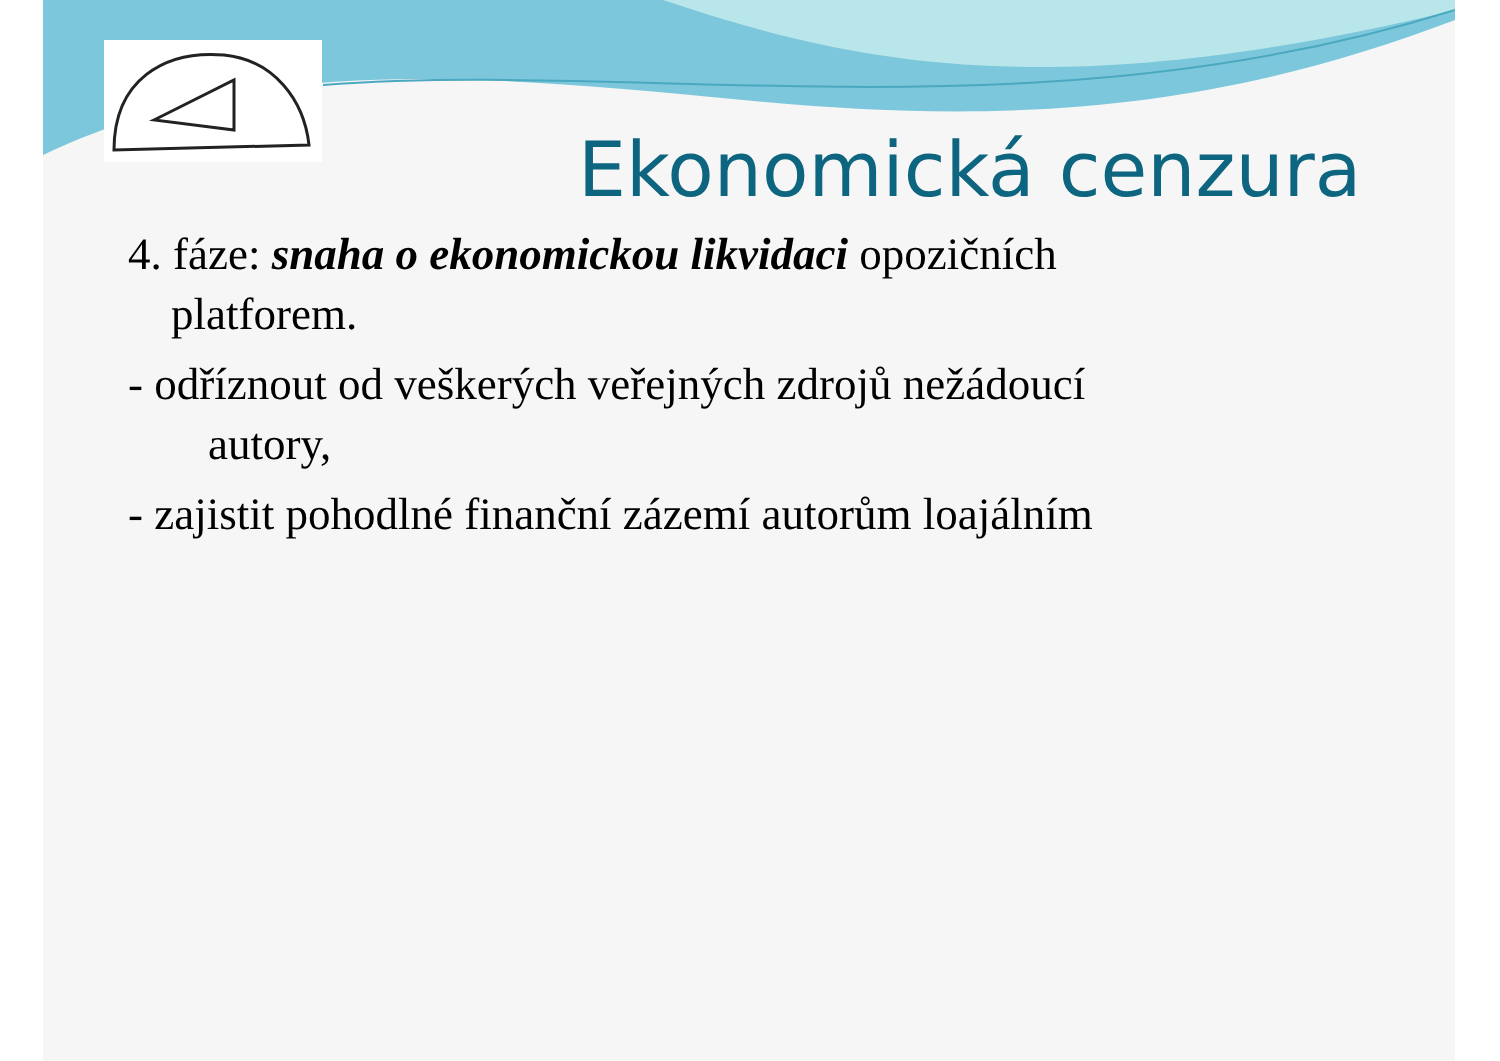Ekonomická cenzura
4. fáze: snaha o ekonomickou likvidaci opozičních
platforem.
- odříznout od veškerých veřejných zdrojů nežádoucí
autory,
- zajistit pohodlné finanční zázemí autorům loajálním